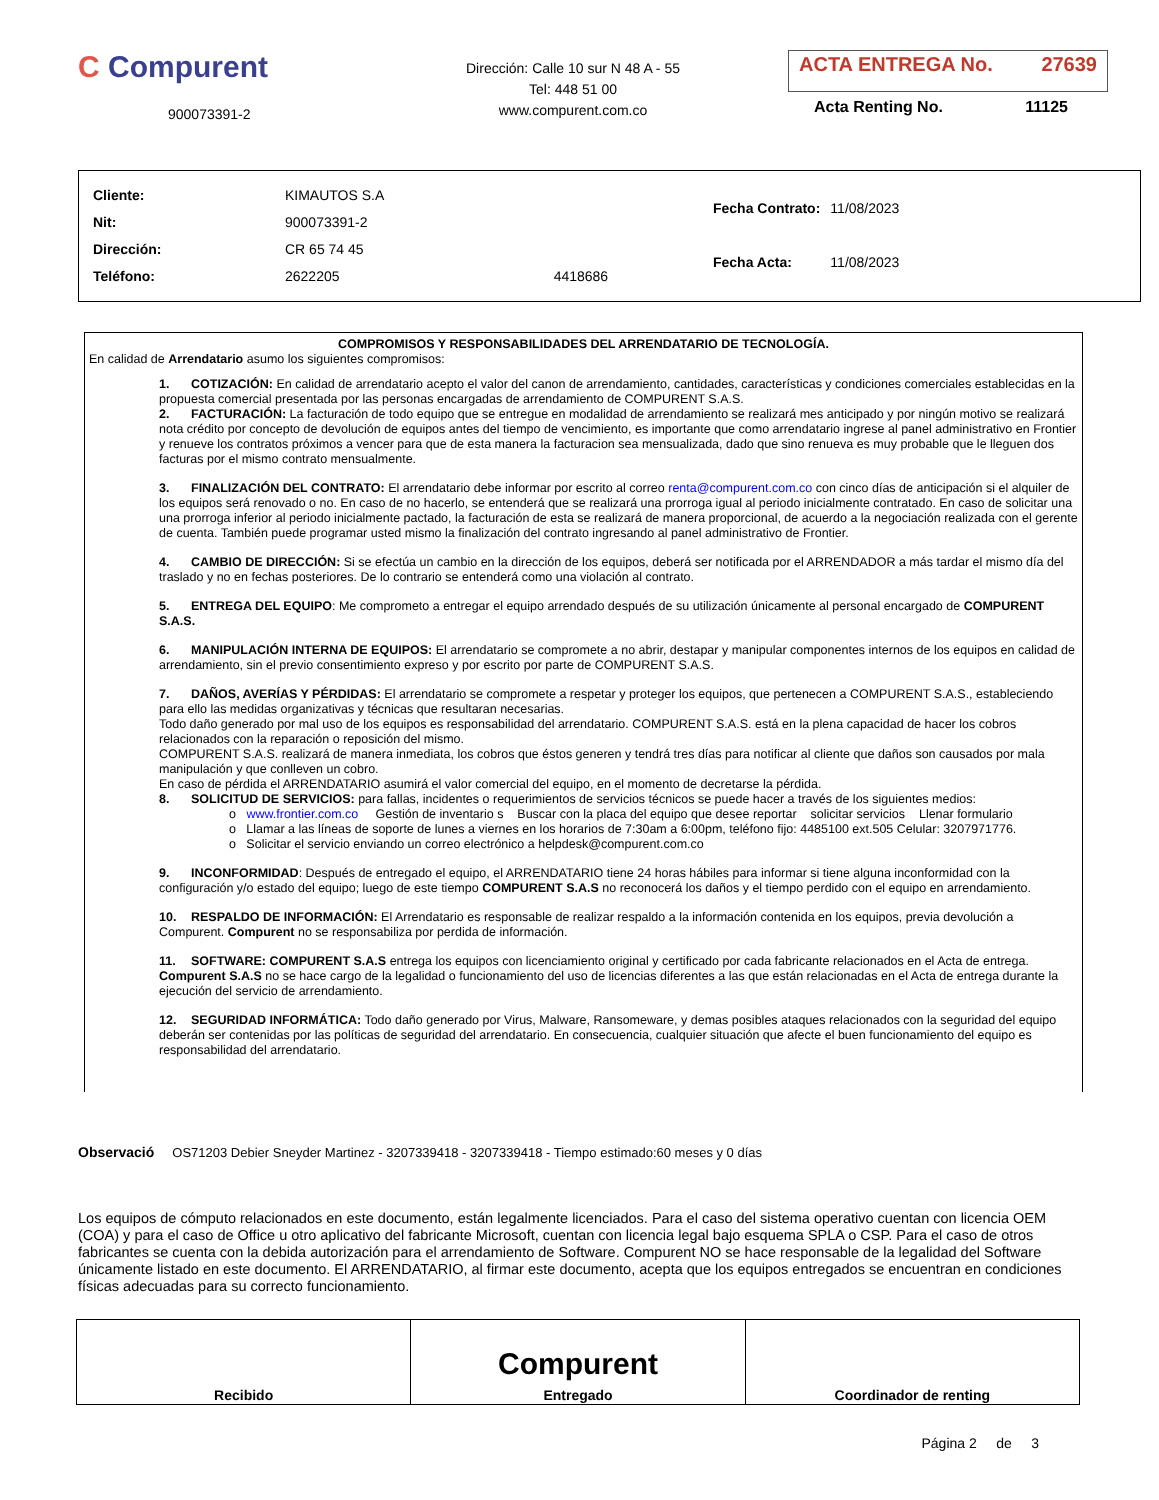C Compurent
900073391-2
Dirección: Calle 10 sur N 48 A - 55
Tel: 448 51 00
www.compurent.com.co
ACTA ENTREGA No. 27639
Acta Renting No. 11125
| Cliente: | KIMAUTOS S.A | |
| Nit: | 900073391-2 | |
| Dirección: | CR 65 74 45 | |
| Teléfono: | 2622205 | 4418686 |
| Fecha Contrato: | 11/08/2023 |
| Fecha Acta: | 11/08/2023 |
COMPROMISOS Y RESPONSABILIDADES DEL ARRENDATARIO DE TECNOLOGÍA.
En calidad de Arrendatario asumo los siguientes compromisos:
1. COTIZACIÓN: En calidad de arrendatario acepto el valor del canon de arrendamiento, cantidades, características y condiciones comerciales establecidas en la propuesta comercial presentada por las personas encargadas de arrendamiento de COMPURENT S.A.S.
2. FACTURACIÓN: La facturación de todo equipo que se entregue en modalidad de arrendamiento se realizará mes anticipado y por ningún motivo se realizará nota crédito por concepto de devolución de equipos antes del tiempo de vencimiento, es importante que como arrendatario ingrese al panel administrativo en Frontier y renueve los contratos próximos a vencer para que de esta manera la facturacion sea mensualizada, dado que sino renueva es muy probable que le lleguen dos facturas por el mismo contrato mensualmente.
3. FINALIZACIÓN DEL CONTRATO: El arrendatario debe informar por escrito al correo renta@compurent.com.co con cinco días de anticipación si el alquiler de los equipos será renovado o no. En caso de no hacerlo, se entenderá que se realizará una prorroga igual al periodo inicialmente contratado. En caso de solicitar una una prorroga inferior al periodo inicialmente pactado, la facturación de esta se realizará de manera proporcional, de acuerdo a la negociación realizada con el gerente de cuenta. También puede programar usted mismo la finalización del contrato ingresando al panel administrativo de Frontier.
4. CAMBIO DE DIRECCIÓN: Si se efectúa un cambio en la dirección de los equipos, deberá ser notificada por el ARRENDADOR a más tardar el mismo día del traslado y no en fechas posteriores. De lo contrario se entenderá como una violación al contrato.
5. ENTREGA DEL EQUIPO: Me comprometo a entregar el equipo arrendado después de su utilización únicamente al personal encargado de COMPURENT S.A.S.
6. MANIPULACIÓN INTERNA DE EQUIPOS: El arrendatario se compromete a no abrir, destapar y manipular componentes internos de los equipos en calidad de arrendamiento, sin el previo consentimiento expreso y por escrito por parte de COMPURENT S.A.S.
7. DAÑOS, AVERÍAS Y PÉRDIDAS: El arrendatario se compromete a respetar y proteger los equipos, que pertenecen a COMPURENT S.A.S., estableciendo para ello las medidas organizativas y técnicas que resultaran necesarias.
Todo daño generado por mal uso de los equipos es responsabilidad del arrendatario. COMPURENT S.A.S. está en la plena capacidad de hacer los cobros relacionados con la reparación o reposición del mismo.
COMPURENT S.A.S. realizará de manera inmediata, los cobros que éstos generen y tendrá tres días para notificar al cliente que daños son causados por mala manipulación y que conlleven un cobro.
En caso de pérdida el ARRENDATARIO asumirá el valor comercial del equipo, en el momento de decretarse la pérdida.
8. SOLICITUD DE SERVICIOS: para fallas, incidentes o requerimientos de servicios técnicos se puede hacer a través de los siguientes medios:
o www.frontier.com.co Gestión de inventario s Buscar con la placa del equipo que desee reportar solicitar servicios Llenar formulario
o Llamar a las líneas de soporte de lunes a viernes en los horarios de 7:30am a 6:00pm, teléfono fijo: 4485100 ext.505 Celular: 3207971776.
o Solicitar el servicio enviando un correo electrónico a helpdesk@compurent.com.co
9. INCONFORMIDAD: Después de entregado el equipo, el ARRENDATARIO tiene 24 horas hábiles para informar si tiene alguna inconformidad con la configuración y/o estado del equipo; luego de este tiempo COMPURENT S.A.S no reconocerá los daños y el tiempo perdido con el equipo en arrendamiento.
10. RESPALDO DE INFORMACIÓN: El Arrendatario es responsable de realizar respaldo a la información contenida en los equipos, previa devolución a Compurent. Compurent no se responsabiliza por perdida de información.
11. SOFTWARE: COMPURENT S.A.S entrega los equipos con licenciamiento original y certificado por cada fabricante relacionados en el Acta de entrega. Compurent S.A.S no se hace cargo de la legalidad o funcionamiento del uso de licencias diferentes a las que están relacionadas en el Acta de entrega durante la ejecución del servicio de arrendamiento.
12. SEGURIDAD INFORMÁTICA: Todo daño generado por Virus, Malware, Ransomeware, y demas posibles ataques relacionados con la seguridad del equipo deberán ser contenidas por las políticas de seguridad del arrendatario. En consecuencia, cualquier situación que afecte el buen funcionamiento del equipo es responsabilidad del arrendatario.
Observació OS71203 Debier Sneyder Martinez - 3207339418 - 3207339418 - Tiempo estimado:60 meses y 0 días
Los equipos de cómputo relacionados en este documento, están legalmente licenciados. Para el caso del sistema operativo cuentan con licencia OEM (COA) y para el caso de Office u otro aplicativo del fabricante Microsoft, cuentan con licencia legal bajo esquema SPLA o CSP. Para el caso de otros fabricantes se cuenta con la debida autorización para el arrendamiento de Software. Compurent NO se hace responsable de la legalidad del Software únicamente listado en este documento. El ARRENDATARIO, al firmar este documento, acepta que los equipos entregados se encuentran en condiciones físicas adecuadas para su correcto funcionamiento.
| Recibido | Compurent Entregado | Coordinador de renting |
Página 2 de 3